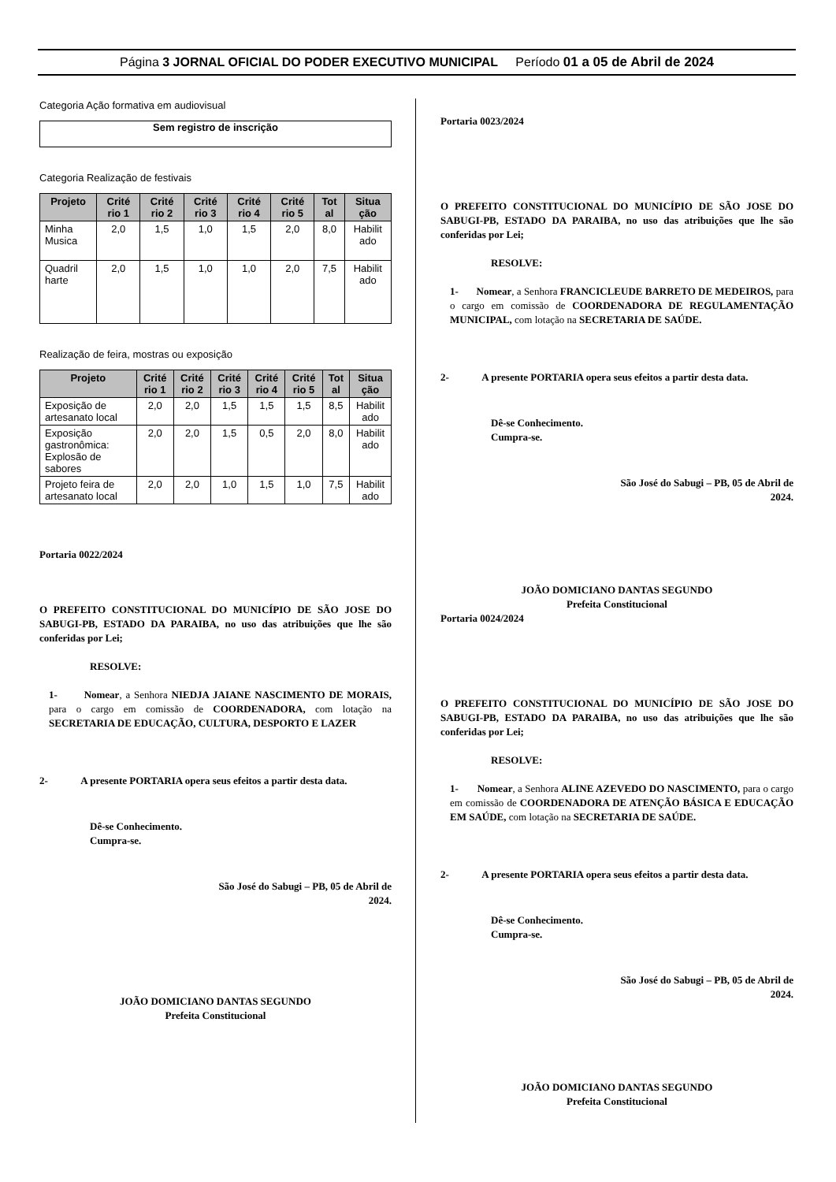Página 3 JORNAL OFICIAL DO PODER EXECUTIVO MUNICIPAL Período 01 a 05 de Abril de 2024
Categoria Ação formativa em audiovisual
Sem registro de inscrição
Categoria Realização de festivais
| Projeto | Crité rio 1 | Crité rio 2 | Crité rio 3 | Crité rio 4 | Crité rio 5 | Tot al | Situa ção |
| --- | --- | --- | --- | --- | --- | --- | --- |
| Minha Musica | 2,0 | 1,5 | 1,0 | 1,5 | 2,0 | 8,0 | Habilit ado |
| Quadril harte | 2,0 | 1,5 | 1,0 | 1,0 | 2,0 | 7,5 | Habilit ado |
Realização de feira, mostras ou exposição
| Projeto | Crité rio 1 | Crité rio 2 | Crité rio 3 | Crité rio 4 | Crité rio 5 | Tot al | Situa ção |
| --- | --- | --- | --- | --- | --- | --- | --- |
| Exposição de artesanato local | 2,0 | 2,0 | 1,5 | 1,5 | 1,5 | 8,5 | Habilit ado |
| Exposição gastronômica: Explosão de sabores | 2,0 | 2,0 | 1,5 | 0,5 | 2,0 | 8,0 | Habilit ado |
| Projeto feira de artesanato local | 2,0 | 2,0 | 1,0 | 1,5 | 1,0 | 7,5 | Habilit ado |
Portaria 0022/2024
O PREFEITO CONSTITUCIONAL DO MUNICÍPIO DE SÃO JOSE DO SABUGI-PB, ESTADO DA PARAIBA, no uso das atribuições que lhe são conferidas por Lei;
RESOLVE:
1- Nomear, a Senhora NIEDJA JAIANE NASCIMENTO DE MORAIS, para o cargo em comissão de COORDENADORA, com lotação na SECRETARIA DE EDUCAÇÃO, CULTURA, DESPORTO E LAZER
2- A presente PORTARIA opera seus efeitos a partir desta data.
Dê-se Conhecimento.
Cumpra-se.
São José do Sabugi – PB, 05 de Abril de 2024.
JOÃO DOMICIANO DANTAS SEGUNDO
Prefeita Constitucional
Portaria 0023/2024
O PREFEITO CONSTITUCIONAL DO MUNICÍPIO DE SÃO JOSE DO SABUGI-PB, ESTADO DA PARAIBA, no uso das atribuições que lhe são conferidas por Lei;
RESOLVE:
1- Nomear, a Senhora FRANCICLEUDE BARRETO DE MEDEIROS, para o cargo em comissão de COORDENADORA DE REGULAMENTAÇÃO MUNICIPAL, com lotação na SECRETARIA DE SAÚDE.
2- A presente PORTARIA opera seus efeitos a partir desta data.
Dê-se Conhecimento.
Cumpra-se.
São José do Sabugi – PB, 05 de Abril de 2024.
JOÃO DOMICIANO DANTAS SEGUNDO
Prefeita Constitucional
Portaria 0024/2024
O PREFEITO CONSTITUCIONAL DO MUNICÍPIO DE SÃO JOSE DO SABUGI-PB, ESTADO DA PARAIBA, no uso das atribuições que lhe são conferidas por Lei;
RESOLVE:
1- Nomear, a Senhora ALINE AZEVEDO DO NASCIMENTO, para o cargo em comissão de COORDENADORA DE ATENÇÃO BÁSICA E EDUCAÇÃO EM SAÚDE, com lotação na SECRETARIA DE SAÚDE.
2- A presente PORTARIA opera seus efeitos a partir desta data.
Dê-se Conhecimento.
Cumpra-se.
São José do Sabugi – PB, 05 de Abril de 2024.
JOÃO DOMICIANO DANTAS SEGUNDO
Prefeita Constitucional